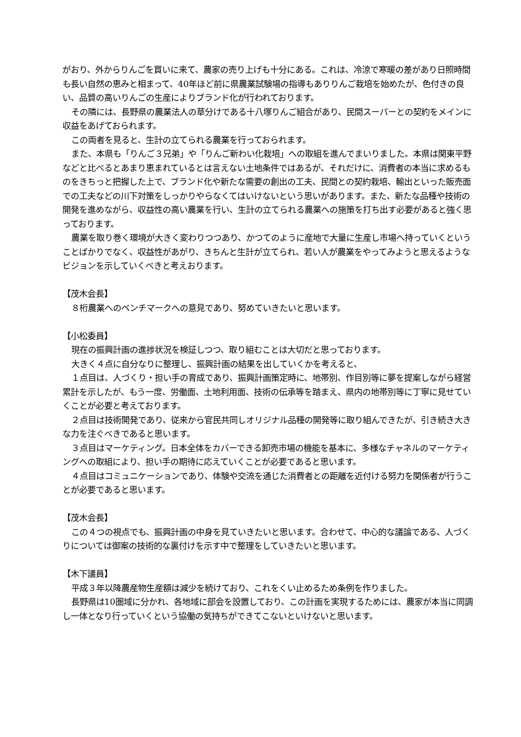がおり、外からりんごを買いに来て、農家の売り上げも十分にある。これは、冷涼で寒暖の差があり日照時間も長い自然の恵みと相まって、40年ほど前に県農業試験場の指導もありりんご栽培を始めたが、色付きの良い、品質の高いりんごの生産によりブランド化が行われております。
その隣には、長野県の農業法人の草分けである十八塚りんご組合があり、民間スーパーとの契約をメインに収益をあげておられます。
この両者を見ると、生計の立てられる農業を行っておられます。
また、本県も「りんご３兄弟」や「りんご新わい化栽培」への取組を進んでまいりました。本県は関東平野などと比べるとあまり恵まれているとは言えない土地条件ではあるが、それだけに、消費者の本当に求めるものをきちっと把握した上で、ブランド化や新たな需要の創出の工夫、民間との契約栽培、輸出といった販売面での工夫などの川下対策をしっかりやらなくてはいけないという思いがあります。また、新たな品種や技術の開発を進めながら、収益性の高い農業を行い、生計の立てられる農業への施策を打ち出す必要があると強く思っております。
農業を取り巻く環境が大きく変わりつつあり、かつてのように産地で大量に生産し市場へ持っていくということばかりでなく、収益性があがり、きちんと生計が立てられ、若い人が農業をやってみようと思えるようなビジョンを示していくべきと考えおります。
【茂木会長】
８桁農業へのベンチマークへの意見であり、努めていきたいと思います。
【小松委員】
現在の振興計画の進捗状況を検証しつつ、取り組むことは大切だと思っております。
大きく４点に自分なりに整理し、振興計画の結果を出していくかを考えると、
１点目は、人づくり・担い手の育成であり、振興計画策定時に、地帯別、作目別等に夢を提案しながら経営累計を示したが、もう一度、労働面、土地利用面、技術の伝承等を踏まえ、県内の地帯別等に丁寧に見せていくことが必要と考えております。
２点目は技術開発であり、従来から官民共同しオリジナル品種の開発等に取り組んできたが、引き続き大きな力を注ぐべきであると思います。
３点目はマーケティング。日本全体をカバーできる卸売市場の機能を基本に、多様なチャネルのマーケティングへの取組により、担い手の期待に応えていくことが必要であると思います。
４点目はコミュニケーションであり、体験や交流を通じた消費者との距離を近付ける努力を関係者が行うことが必要であると思います。
【茂木会長】
この４つの視点でも、振興計画の中身を見ていきたいと思います。合わせて、中心的な議論である、人づくりについては御案の技術的な裏付けを示す中で整理をしていきたいと思います。
【木下議員】
平成３年以降農産物生産額は減少を続けており、これをくい止めるため条例を作りました。
長野県は10圏域に分かれ、各地域に部会を設置しており、この計画を実現するためには、農家が本当に同調し一体となり行っていくという協働の気持ちができてこないといけないと思います。